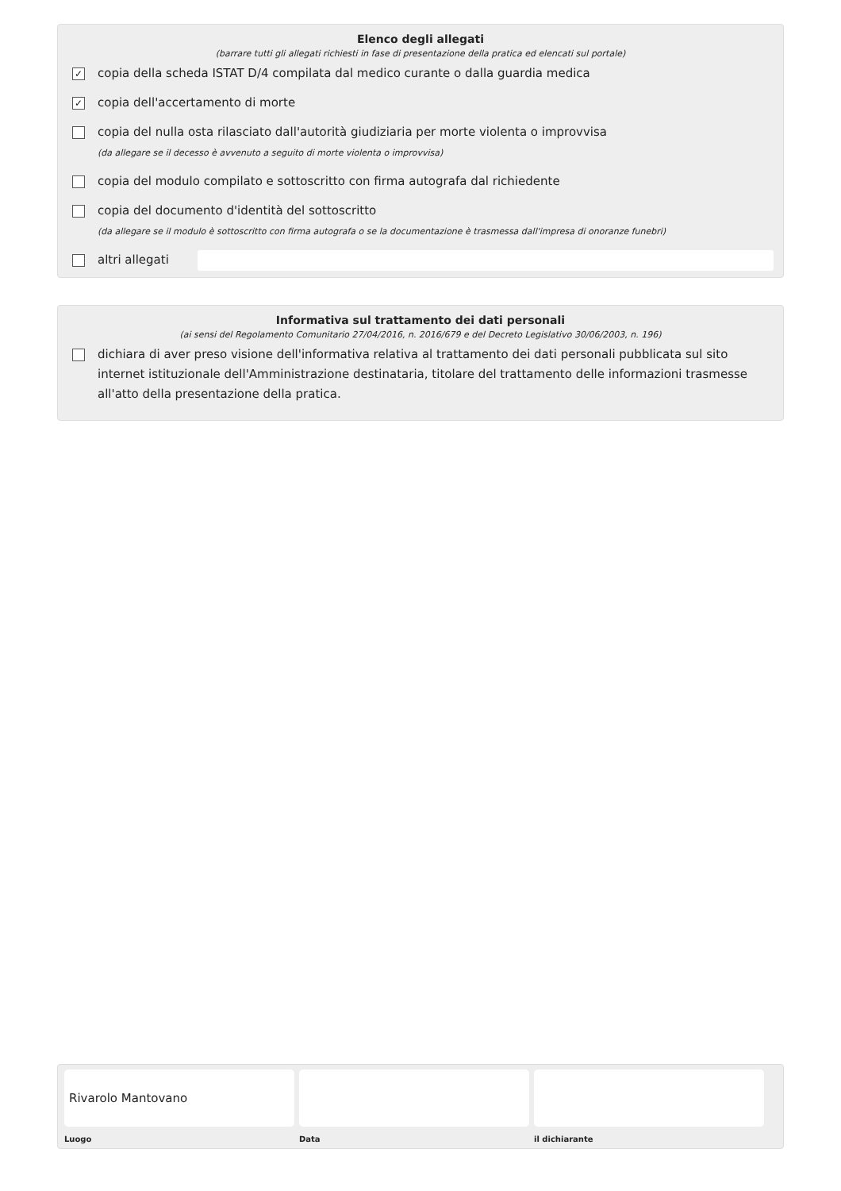Elenco degli allegati
(barrare tutti gli allegati richiesti in fase di presentazione della pratica ed elencati sul portale)
✓
copia della scheda ISTAT D/4 compilata dal medico curante o dalla guardia medica
✓
copia dell'accertamento di morte
copia del nulla osta rilasciato dall'autorità giudiziaria per morte violenta o improvvisa
(da allegare se il decesso è avvenuto a seguito di morte violenta o improvvisa)
copia del modulo compilato e sottoscritto con firma autografa dal richiedente
copia del documento d'identità del sottoscritto
(da allegare se il modulo è sottoscritto con firma autografa o se la documentazione è trasmessa dall'impresa di onoranze funebri)
altri allegati
Informativa sul trattamento dei dati personali
(ai sensi del Regolamento Comunitario 27/04/2016, n. 2016/679 e del Decreto Legislativo 30/06/2003, n. 196)
dichiara di aver preso visione dell'informativa relativa al trattamento dei dati personali pubblicata sul sito internet istituzionale dell'Amministrazione destinataria, titolare del trattamento delle informazioni trasmesse all'atto della presentazione della pratica.
Rivarolo Mantovano
Luogo
Data il dichiarante